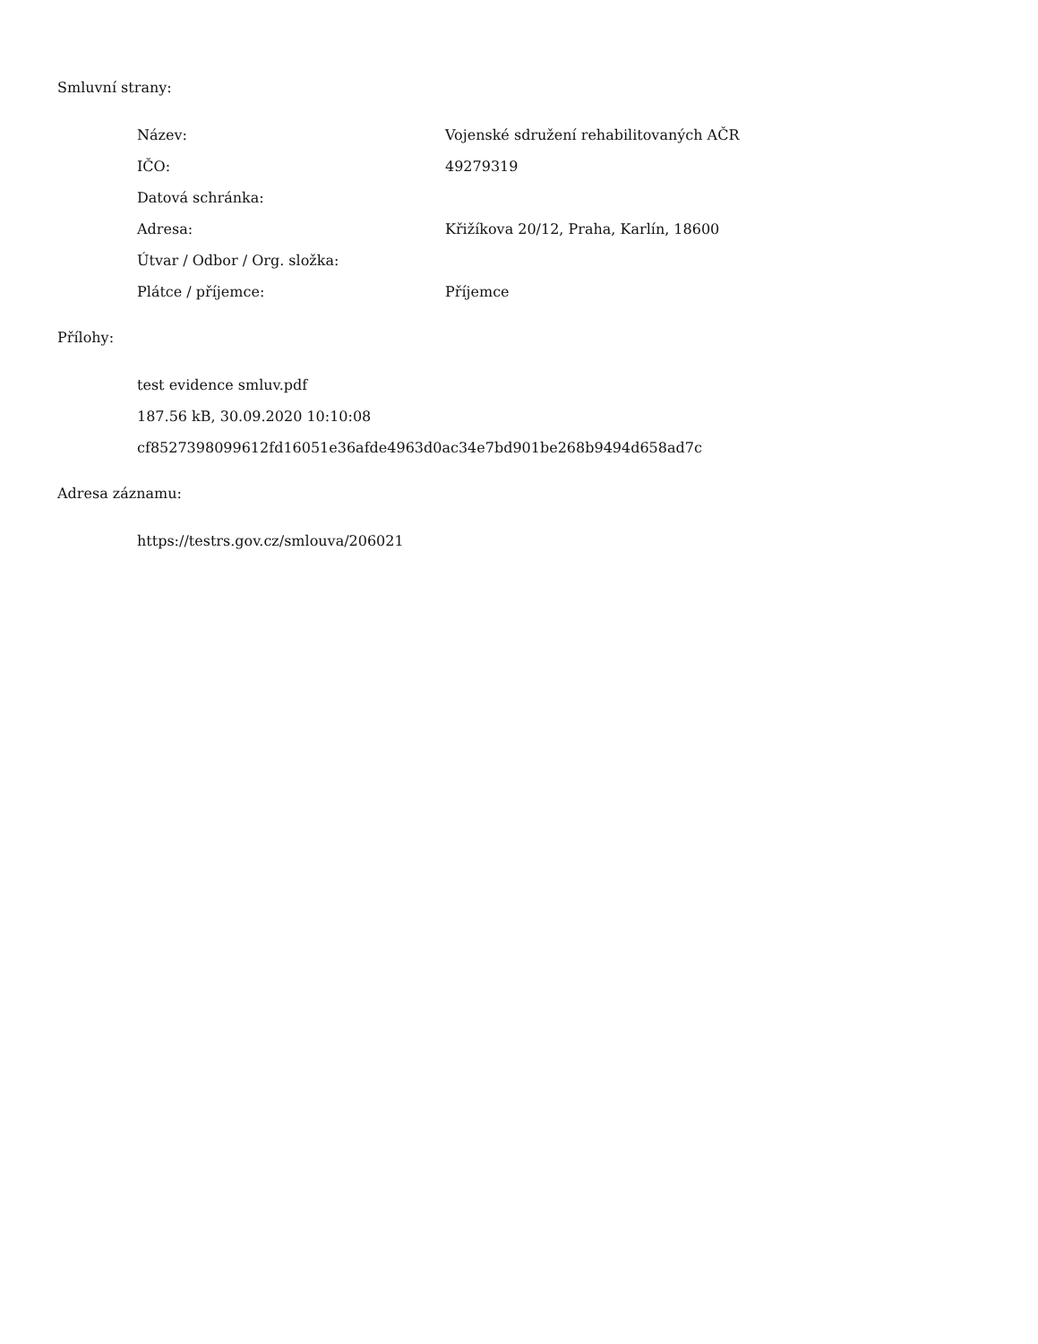Smluvní strany:
| Název: | Vojenské sdružení rehabilitovaných AČR |
| IČO: | 49279319 |
| Datová schránka: | |
| Adresa: | Křižíkova 20/12, Praha, Karlín, 18600 |
| Útvar / Odbor / Org. složka: | |
| Plátce / příjemce: | Příjemce |
Přílohy:
test evidence smluv.pdf
187.56 kB, 30.09.2020 10:10:08
cf8527398099612fd16051e36afde4963d0ac34e7bd901be268b9494d658ad7c
Adresa záznamu:
https://testrs.gov.cz/smlouva/206021